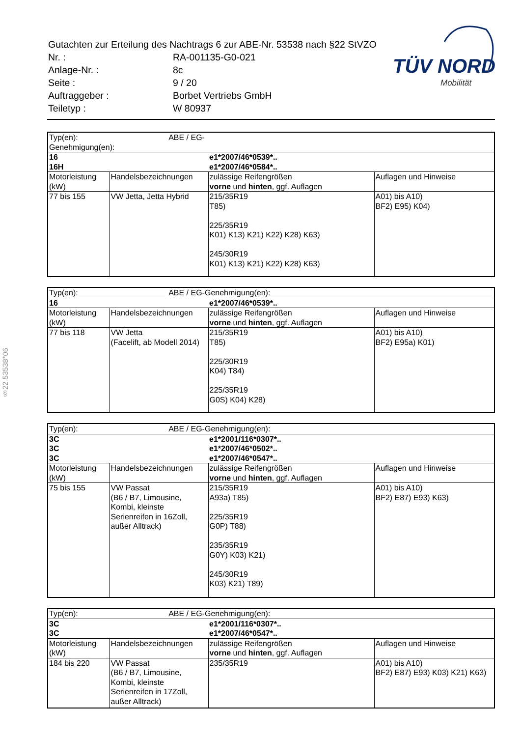| Gutachten zur Erteilung des Nachtrags 6 zur ABE-Nr. 53538 nach §22 StVZO | |
| Nr. : | RA-001135-G0-021 |
| Anlage-Nr. : | 8c |
| Seite : | 9 / 20 |
| Auftraggeber : | Borbet Vertriebs GmbH |
| Teiletyp : | W 80937 |
TÜV NORD
Mobilität
§22 53538*06
| Typ(en): ABE / EG-Genehmigung(en): | | | |
| 16 | | e1*2007/46*0539*.. | |
| 16H | | e1*2007/46*0584*.. | |
| Motorleistung (kW) | Handelsbezeichnungen | zulässige Reifengrößen vorne und hinten , ggf. Auflagen | Auflagen und Hinweise |
| 77 bis 155 | VW Jetta, Jetta Hybrid | 215/35R19 T85) 225/35R19 K01) K13) K21) K22) K28) K63) 245/30R19 K01) K13) K21) K22) K28) K63) | A01) bis A10) BF2) E95) K04) |
| Typ(en): ABE / EG-Genehmigung(en): | | | |
| 16 | | e1*2007/46*0539*.. | |
| Motorleistung (kW) | Handelsbezeichnungen | zulässige Reifengrößen vorne und hinten , ggf. Auflagen | Auflagen und Hinweise |
| 77 bis 118 | VW Jetta (Facelift, ab Modell 2014) | 215/35R19 T85) 225/30R19 K04) T84) 225/35R19 G0S) K04) K28) | A01) bis A10) BF2) E95a) K01) |
| Typ(en): ABE / EG-Genehmigung(en): | | | |
| 3C | | e1*2001/116*0307*.. | |
| 3C | | e1*2007/46*0502*.. | |
| 3C | | e1*2007/46*0547*.. | |
| Motorleistung (kW) | Handelsbezeichnungen | zulässige Reifengrößen vorne und hinten , ggf. Auflagen | Auflagen und Hinweise |
| 75 bis 155 | VW Passat (B6 / B7, Limousine, Kombi, kleinste Serienreifen in 16Zoll, außer Alltrack) | 215/35R19 A93a) T85) 225/35R19 G0P) T88) 235/35R19 G0Y) K03) K21) 245/30R19 K03) K21) T89) | A01) bis A10) BF2) E87) E93) K63) |
| Typ(en): ABE / EG-Genehmigung(en): | | | |
| 3C | | e1*2001/116*0307*.. | |
| 3C | | e1*2007/46*0547*.. | |
| Motorleistung (kW) | Handelsbezeichnungen | zulässige Reifengrößen vorne und hinten , ggf. Auflagen | Auflagen und Hinweise |
| 184 bis 220 | VW Passat (B6 / B7, Limousine, Kombi, kleinste Serienreifen in 17Zoll, außer Alltrack) | 235/35R19 | A01) bis A10) BF2) E87) E93) K03) K21) K63) |